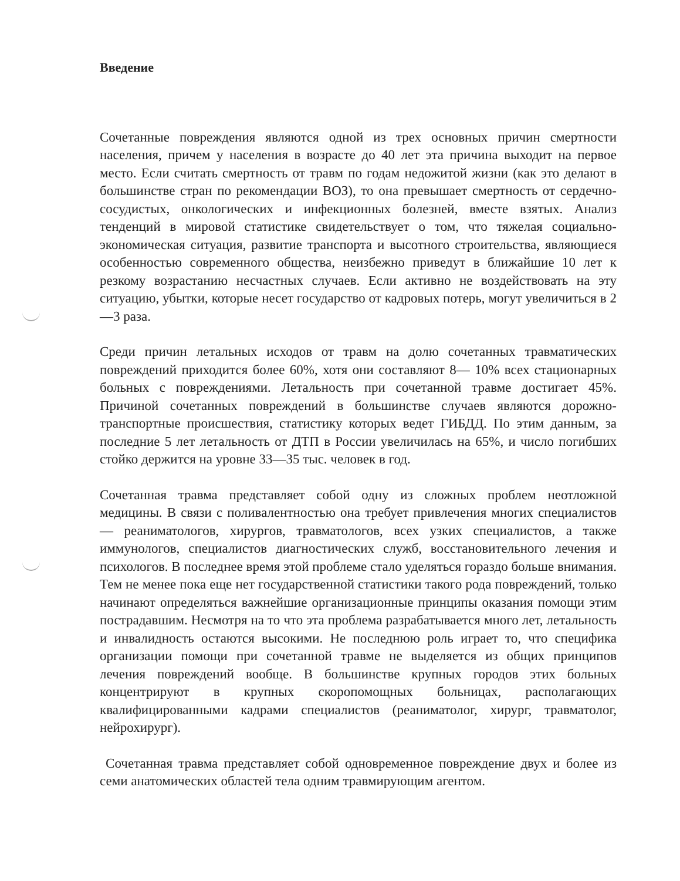Введение
Сочетанные повреждения являются одной из трех основных причин смертности населения, причем у населения в возрасте до 40 лет эта причина выходит на первое место. Если считать смертность от травм по годам недожитой жизни (как это делают в большинстве стран по рекомендации ВОЗ), то она превышает смертность от сердечно-сосудистых, онкологических и инфекционных болезней, вместе взятых. Анализ тенденций в мировой статистике свидетельствует о том, что тяжелая социально-экономическая ситуация, развитие транспорта и высотного строительства, являющиеся особенностью современного общества, неизбежно приведут в ближайшие 10 лет к резкому возрастанию несчастных случаев. Если активно не воздействовать на эту ситуацию, убытки, которые несет государство от кадровых потерь, могут увеличиться в 2—3 раза.
Среди причин летальных исходов от травм на долю сочетанных травматических повреждений приходится более 60%, хотя они составляют 8— 10% всех стационарных больных с повреждениями. Летальность при сочетанной травме достигает 45%. Причиной сочетанных повреждений в большинстве случаев являются дорожно-транспортные происшествия, статистику которых ведет ГИБДД. По этим данным, за последние 5 лет летальность от ДТП в России увеличилась на 65%, и число погибших стойко держится на уровне 33—35 тыс. человек в год.
Сочетанная травма представляет собой одну из сложных проблем неотложной медицины. В связи с поливалентностью она требует привлечения многих специалистов — реаниматологов, хирургов, травматологов, всех узких специалистов, а также иммунологов, специалистов диагностических служб, восстановительного лечения и психологов. В последнее время этой проблеме стало уделяться гораздо больше внимания. Тем не менее пока еще нет государственной статистики такого рода повреждений, только начинают определяться важнейшие организационные принципы оказания помощи этим пострадавшим. Несмотря на то что эта проблема разрабатывается много лет, летальность и инвалидность остаются высокими. Не последнюю роль играет то, что специфика организации помощи при сочетанной травме не выделяется из общих принципов лечения повреждений вообще. В большинстве крупных городов этих больных концентрируют в крупных скоропомощных больницах, располагающих квалифицированными кадрами специалистов (реаниматолог, хирург, травматолог, нейрохирург).
Сочетанная травма представляет собой одновременное повреждение двух и более из семи анатомических областей тела одним травмирующим агентом.